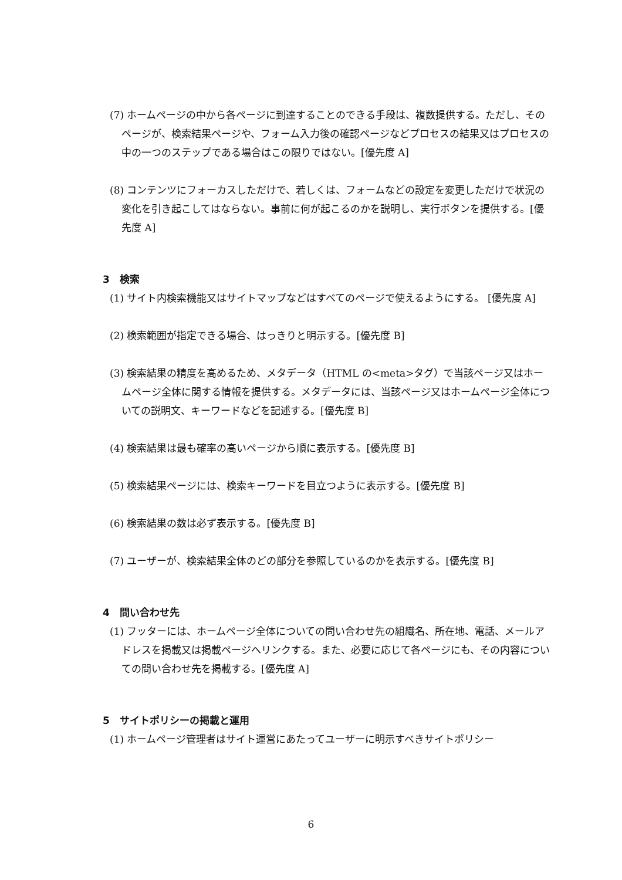(7) ホームページの中から各ページに到達することのできる手段は、複数提供する。ただし、そのページが、検索結果ページや、フォーム入力後の確認ページなどプロセスの結果又はプロセスの中の一つのステップである場合はこの限りではない。[優先度 A]
(8) コンテンツにフォーカスしただけで、若しくは、フォームなどの設定を変更しただけで状況の変化を引き起こしてはならない。事前に何が起こるのかを説明し、実行ボタンを提供する。[優先度 A]
3　検索
(1) サイト内検索機能又はサイトマップなどはすべてのページで使えるようにする。 [優先度 A]
(2) 検索範囲が指定できる場合、はっきりと明示する。[優先度 B]
(3) 検索結果の精度を高めるため、メタデータ（HTML の<meta>タグ）で当該ページ又はホームページ全体に関する情報を提供する。メタデータには、当該ページ又はホームページ全体についての説明文、キーワードなどを記述する。[優先度 B]
(4) 検索結果は最も確率の高いページから順に表示する。[優先度 B]
(5) 検索結果ページには、検索キーワードを目立つように表示する。[優先度 B]
(6) 検索結果の数は必ず表示する。[優先度 B]
(7) ユーザーが、検索結果全体のどの部分を参照しているのかを表示する。[優先度 B]
4　問い合わせ先
(1) フッターには、ホームページ全体についての問い合わせ先の組織名、所在地、電話、メールアドレスを掲載又は掲載ページへリンクする。また、必要に応じて各ページにも、その内容についての問い合わせ先を掲載する。[優先度 A]
5　サイトポリシーの掲載と運用
(1) ホームページ管理者はサイト運営にあたってユーザーに明示すべきサイトポリシー
6